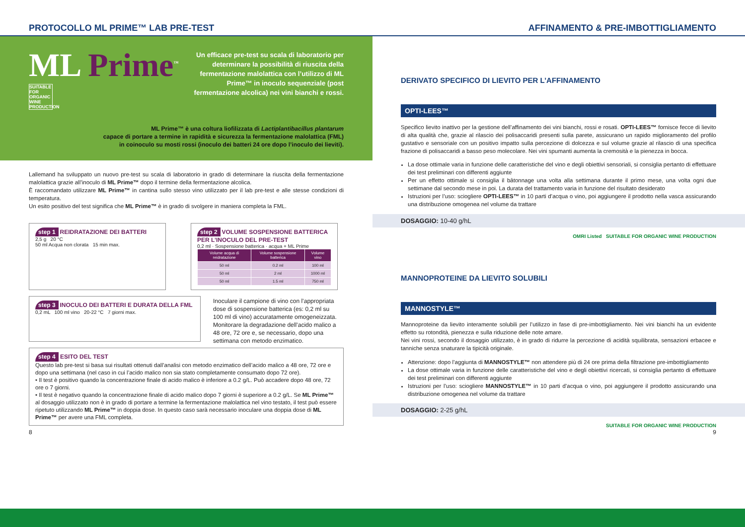PROTOCOLLO ML PRIME™ LAB PRE-TEST
AFFINAMENTO & PRE-IMBOTTIGLIAMENTO
ML Prime<sup>™</sup>
SUITABLE FOR ORGANIC WINE PRODUCTION
Un efficace pre-test su scala di laboratorio per determinare la possibilità di riuscita della fermentazione malolattica con l’utilizzo di ML Prime™ in inoculo sequenziale (post fermentazione alcolica) nei vini bianchi e rossi.
ML Prime™ è una coltura liofilizzata di Lactiplantibacillus plantarum
capace di portare a termine in rapidità e sicurezza la fermentazione malolattica (FML)
in coinoculo su mosti rossi (inoculo dei batteri 24 ore dopo l’inoculo dei lieviti).
Lallemand ha sviluppato un nuovo pre-test su scala di laboratorio in grado di determinare la riuscita della fermentazione malolattica grazie all’inoculo di ML Prime™ dopo il termine della fermentazione alcolica.
È raccomandato utilizzare ML Prime™ in cantina sullo stesso vino utilizzato per il lab pre-test e alle stesse condizioni di temperatura.
Un esito positivo del test significa che ML Prime™ è in grado di svolgere in maniera completa la FML.
step 1 REIDRATAZIONE DEI BATTERI
2,5 g 20 °C
50 ml Acqua non clorata 15 min max.
step 2 VOLUME SOSPENSIONE BATTERICA PER L’INOCULO DEL PRE-TEST
0,2 ml · Sospensione batterica · acqua + ML Prime
| Volume acqua di reidratazione | Volume sospensione batterica | Volume vino |
| --- | --- | --- |
| 50 ml | 0.2 ml | 100 ml |
| 50 ml | 2 ml | 1000 ml |
| 50 ml | 1.5 ml | 750 ml |
step 3 INOCULO DEI BATTERI E DURATA DELLA FML
0,2 mL 100 ml vino 20-22 °C 7 giorni max.
Inoculare il campione di vino con l’appropriata dose di sospensione batterica (es: 0,2 ml su 100 ml di vino) accuratamente omogeneizzata. Monitorare la degradazione dell’acido malico a 48 ore, 72 ore e, se necessario, dopo una settimana con metodo enzimatico.
step 4 ESITO DEL TEST
Questo lab pre-test si basa sui risultati ottenuti dall’analisi con metodo enzimatico dell’acido malico a 48 ore, 72 ore e dopo una settimana (nel caso in cui l’acido malico non sia stato completamente consumato dopo 72 ore).
• Il test è positivo quando la concentrazione finale di acido malico è inferiore a 0.2 g/L. Può accadere dopo 48 ore, 72 ore o 7 giorni.
• Il test è negativo quando la concentrazione finale di acido malico dopo 7 giorni è superiore a 0.2 g/L. Se ML Prime™ al dosaggio utilizzato non è in grado di portare a termine la fermentazione malolattica nel vino testato, il test può essere ripetuto utilizzando ML Prime™ in doppia dose. In questo caso sarà necessario inoculare una doppia dose di ML Prime™ per avere una FML completa.
DERIVATO SPECIFICO DI LIEVITO PER L’AFFINAMENTO
OPTI-LEES™
Specifico lievito inattivo per la gestione dell’affinamento dei vini bianchi, rossi e rosati. OPTI-LEES™ fornisce fecce di lievito di alta qualità che, grazie al rilascio dei polisaccaridi presenti sulla parete, assicurano un rapido miglioramento del profilo gustativo e sensoriale con un positivo impatto sulla percezione di dolcezza e sul volume grazie al rilascio di una specifica frazione di polisaccaridi a basso peso molecolare. Nei vini spumanti aumenta la cremosità e la pienezza in bocca.
La dose ottimale varia in funzione delle caratteristiche del vino e degli obiettivi sensoriali, si consiglia pertanto di effettuare dei test preliminari con differenti aggiunte
Per un effetto ottimale si consiglia il bâtonnage una volta alla settimana durante il primo mese, una volta ogni due settimane dal secondo mese in poi. La durata del trattamento varia in funzione del risultato desiderato
Istruzioni per l’uso: sciogliere OPTI-LEES™ in 10 parti d’acqua o vino, poi aggiungere il prodotto nella vasca assicurando una distribuzione omogenea nel volume da trattare
DOSAGGIO: 10-40 g/hL
OMRI Listed SUITABLE FOR ORGANIC WINE PRODUCTION
MANNOPROTEINE DA LIEVITO SOLUBILI
MANNOSTYLE™
Mannoproteine da lievito interamente solubili per l’utilizzo in fase di pre-imbottigliamento. Nei vini bianchi ha un evidente effetto su rotondità, pienezza e sulla riduzione delle note amare.
Nei vini rossi, secondo il dosaggio utilizzato, è in grado di ridurre la percezione di acidità squilibrata, sensazioni erbacee e tanniche senza snaturare la tipicità originale.
Attenzione: dopo l’aggiunta di MANNOSTYLE™ non attendere più di 24 ore prima della filtrazione pre-imbottigliamento
La dose ottimale varia in funzione delle caratteristiche del vino e degli obiettivi ricercati, si consiglia pertanto di effettuare dei test preliminari con differenti aggiunte
Istruzioni per l’uso: sciogliere MANNOSTYLE™ in 10 parti d’acqua o vino, poi aggiungere il prodotto assicurando una distribuzione omogenea nel volume da trattare
DOSAGGIO: 2-25 g/hL
SUITABLE FOR ORGANIC WINE PRODUCTION
8 9